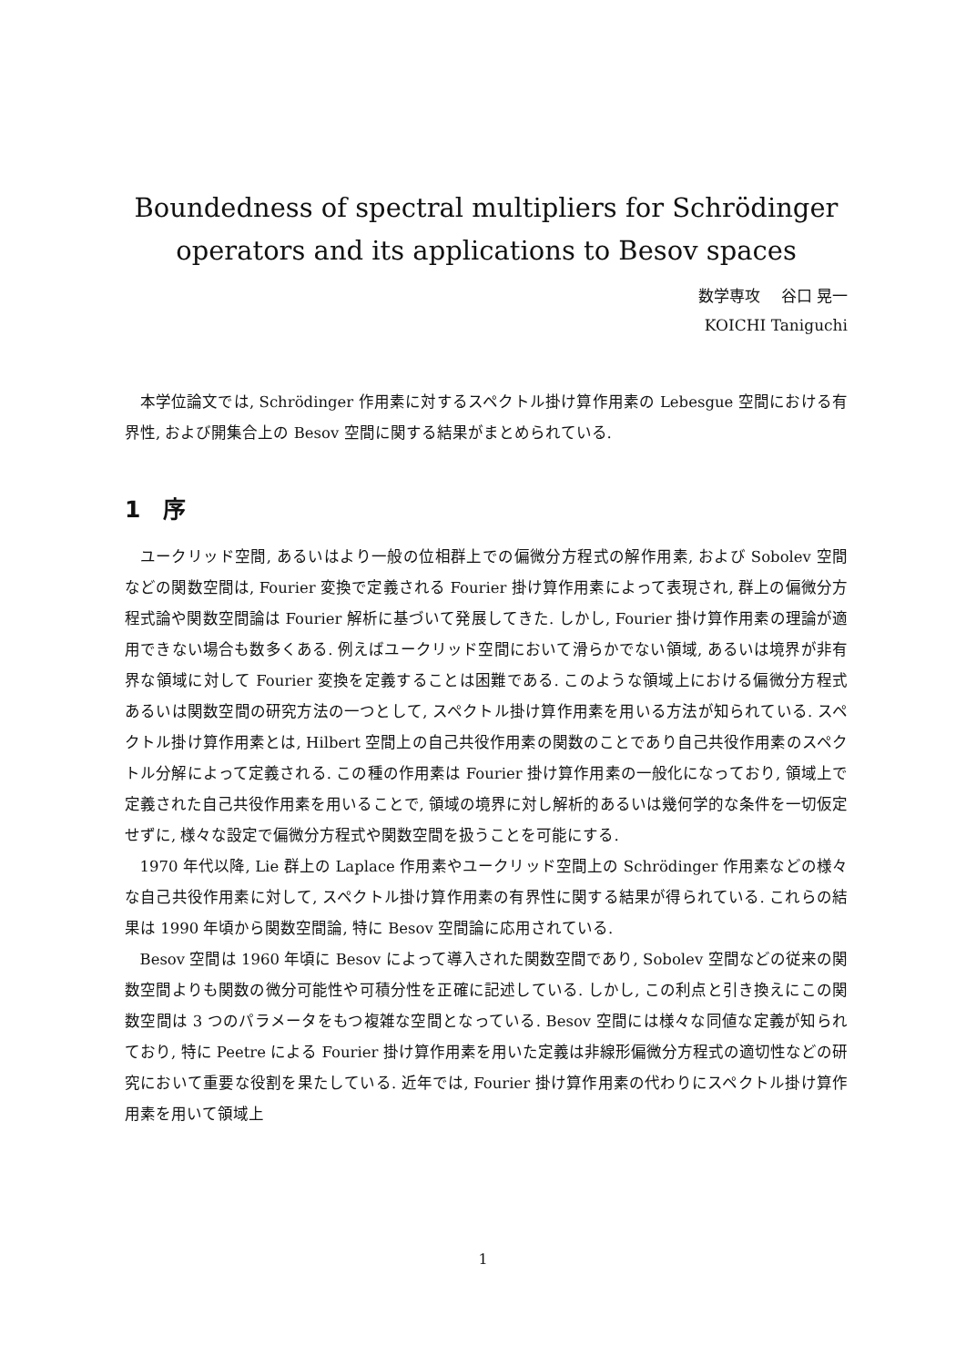Boundedness of spectral multipliers for Schrödinger operators and its applications to Besov spaces
数学専攻　 谷口 晃一
KOICHI Taniguchi
本学位論文では, Schrödinger 作用素に対するスペクトル掛け算作用素の Lebesgue 空間における有界性, および開集合上の Besov 空間に関する結果がまとめられている.
1　序
ユークリッド空間, あるいはより一般の位相群上での偏微分方程式の解作用素, および Sobolev 空間などの関数空間は, Fourier 変換で定義される Fourier 掛け算作用素によって表現され, 群上の偏微分方程式論や関数空間論は Fourier 解析に基づいて発展してきた. しかし, Fourier 掛け算作用素の理論が適用できない場合も数多くある. 例えばユークリッド空間において滑らかでない領域, あるいは境界が非有界な領域に対して Fourier 変換を定義することは困難である. このような領域上における偏微分方程式あるいは関数空間の研究方法の一つとして, スペクトル掛け算作用素を用いる方法が知られている. スペクトル掛け算作用素とは, Hilbert 空間上の自己共役作用素の関数のことであり自己共役作用素のスペクトル分解によって定義される. この種の作用素は Fourier 掛け算作用素の一般化になっており, 領域上で定義された自己共役作用素を用いることで, 領域の境界に対し解析的あるいは幾何学的な条件を一切仮定せずに, 様々な設定で偏微分方程式や関数空間を扱うことを可能にする.
1970 年代以降, Lie 群上の Laplace 作用素やユークリッド空間上の Schrödinger 作用素などの様々な自己共役作用素に対して, スペクトル掛け算作用素の有界性に関する結果が得られている. これらの結果は 1990 年頃から関数空間論, 特に Besov 空間論に応用されている.
Besov 空間は 1960 年頃に Besov によって導入された関数空間であり, Sobolev 空間などの従来の関数空間よりも関数の微分可能性や可積分性を正確に記述している. しかし, この利点と引き換えにこの関数空間は 3 つのパラメータをもつ複雑な空間となっている. Besov 空間には様々な同値な定義が知られており, 特に Peetre による Fourier 掛け算作用素を用いた定義は非線形偏微分方程式の適切性などの研究において重要な役割を果たしている. 近年では, Fourier 掛け算作用素の代わりにスペクトル掛け算作用素を用いて領域上
1